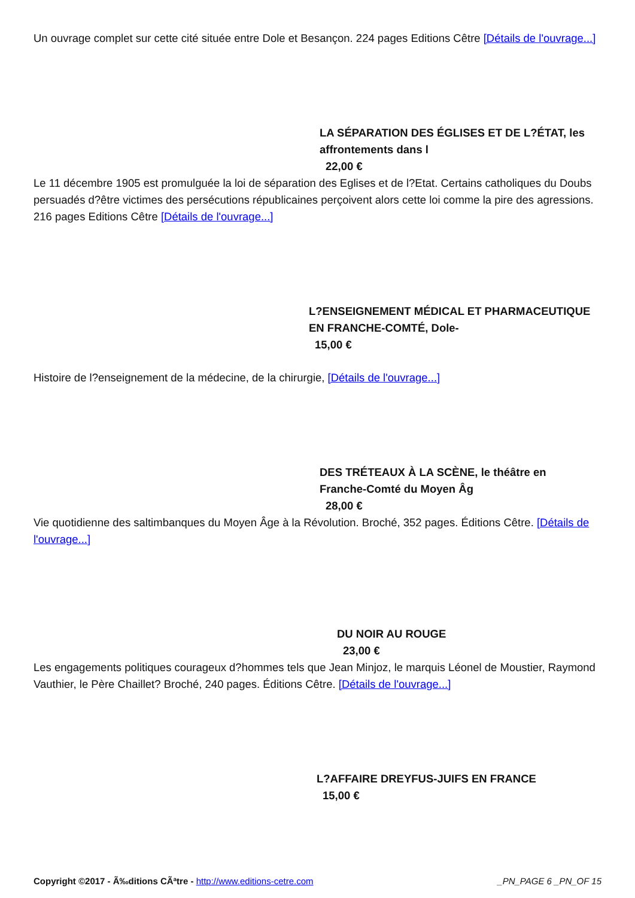Un ouvrage complet sur cette cité située entre Dole et Besançon. 224 pages Editions Cêtre [Détails de l'ouvrage...]
LA SÉPARATION DES ÉGLISES ET DE L?ÉTAT, les affrontements dans l
22,00 €
Le 11 décembre 1905 est promulguée la loi de séparation des Eglises et de l?Etat. Certains catholiques du Doubs persuadés d?être victimes des persécutions républicaines perçoivent alors cette loi comme la pire des agressions. 216 pages Editions Cêtre [Détails de l'ouvrage...]
L?ENSEIGNEMENT MÉDICAL ET PHARMACEUTIQUE EN FRANCHE-COMTÉ, Dole-
15,00 €
Histoire de l?enseignement de la médecine, de la chirurgie, [Détails de l'ouvrage...]
DES TRÉTEAUX À LA SCÈNE, le théâtre en Franche-Comté du Moyen Âg
28,00 €
Vie quotidienne des saltimbanques du Moyen Âge à la Révolution. Broché, 352 pages. Éditions Cêtre. [Détails de l'ouvrage...]
DU NOIR AU ROUGE
23,00 €
Les engagements politiques courageux d?hommes tels que Jean Minjoz, le marquis Léonel de Moustier, Raymond Vauthier, le Père Chaillet? Broché, 240 pages. Éditions Cêtre. [Détails de l'ouvrage...]
L?AFFAIRE DREYFUS-JUIFS EN FRANCE
15,00 €
Copyright ©2017 - Ã‰ditions CÃªtre - http://www.editions-cetre.com _PN_PAGE 6 _PN_OF 15